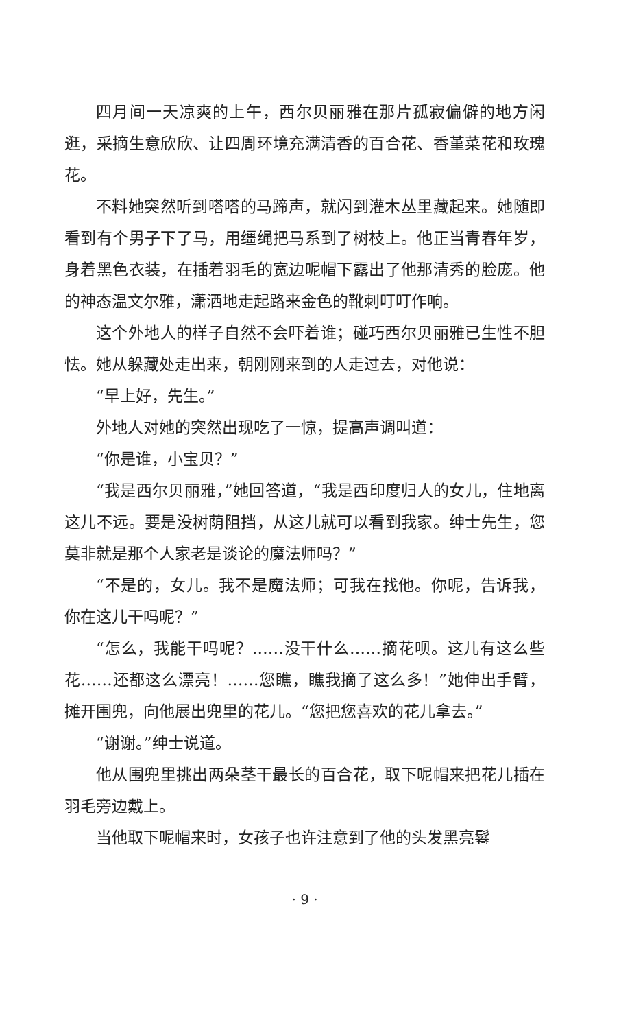四月间一天凉爽的上午，西尔贝丽雅在那片孤寂偏僻的地方闲逛，采摘生意欣欣、让四周环境充满清香的百合花、香堇菜花和玫瑰花。
不料她突然听到嗒嗒的马蹄声，就闪到灌木丛里藏起来。她随即看到有个男子下了马，用缰绳把马系到了树枝上。他正当青春年岁，身着黑色衣装，在插着羽毛的宽边呢帽下露出了他那清秀的脸庞。他的神态温文尔雅，潇洒地走起路来金色的靴刺叮叮作响。
这个外地人的样子自然不会吓着谁；碰巧西尔贝丽雅已生性不胆怯。她从躲藏处走出来，朝刚刚来到的人走过去，对他说：
“早上好，先生。”
外地人对她的突然出现吃了一惊，提高声调叫道：
“你是谁，小宝贝？”
“我是西尔贝丽雅，”她回答道，“我是西印度归人的女儿，住地离这儿不远。要是没树荫阻挡，从这儿就可以看到我家。绅士先生，您莫非就是那个人家老是谈论的魔法师吗？”
“不是的，女儿。我不是魔法师；可我在找他。你呢，告诉我，你在这儿干吗呢？”
“怎么，我能干吗呢？……没干什么……摘花呗。这儿有这么些花……还都这么漂亮！……您瞧，瞧我摘了这么多！”她伸出手臂，摊开围兜，向他展出兜里的花儿。“您把您喜欢的花儿拿去。”
“谢谢。”绅士说道。
他从围兜里挑出两朵茎干最长的百合花，取下呢帽来把花儿插在羽毛旁边戴上。
当他取下呢帽来时，女孩子也许注意到了他的头发黑亮鬈
· 9 ·